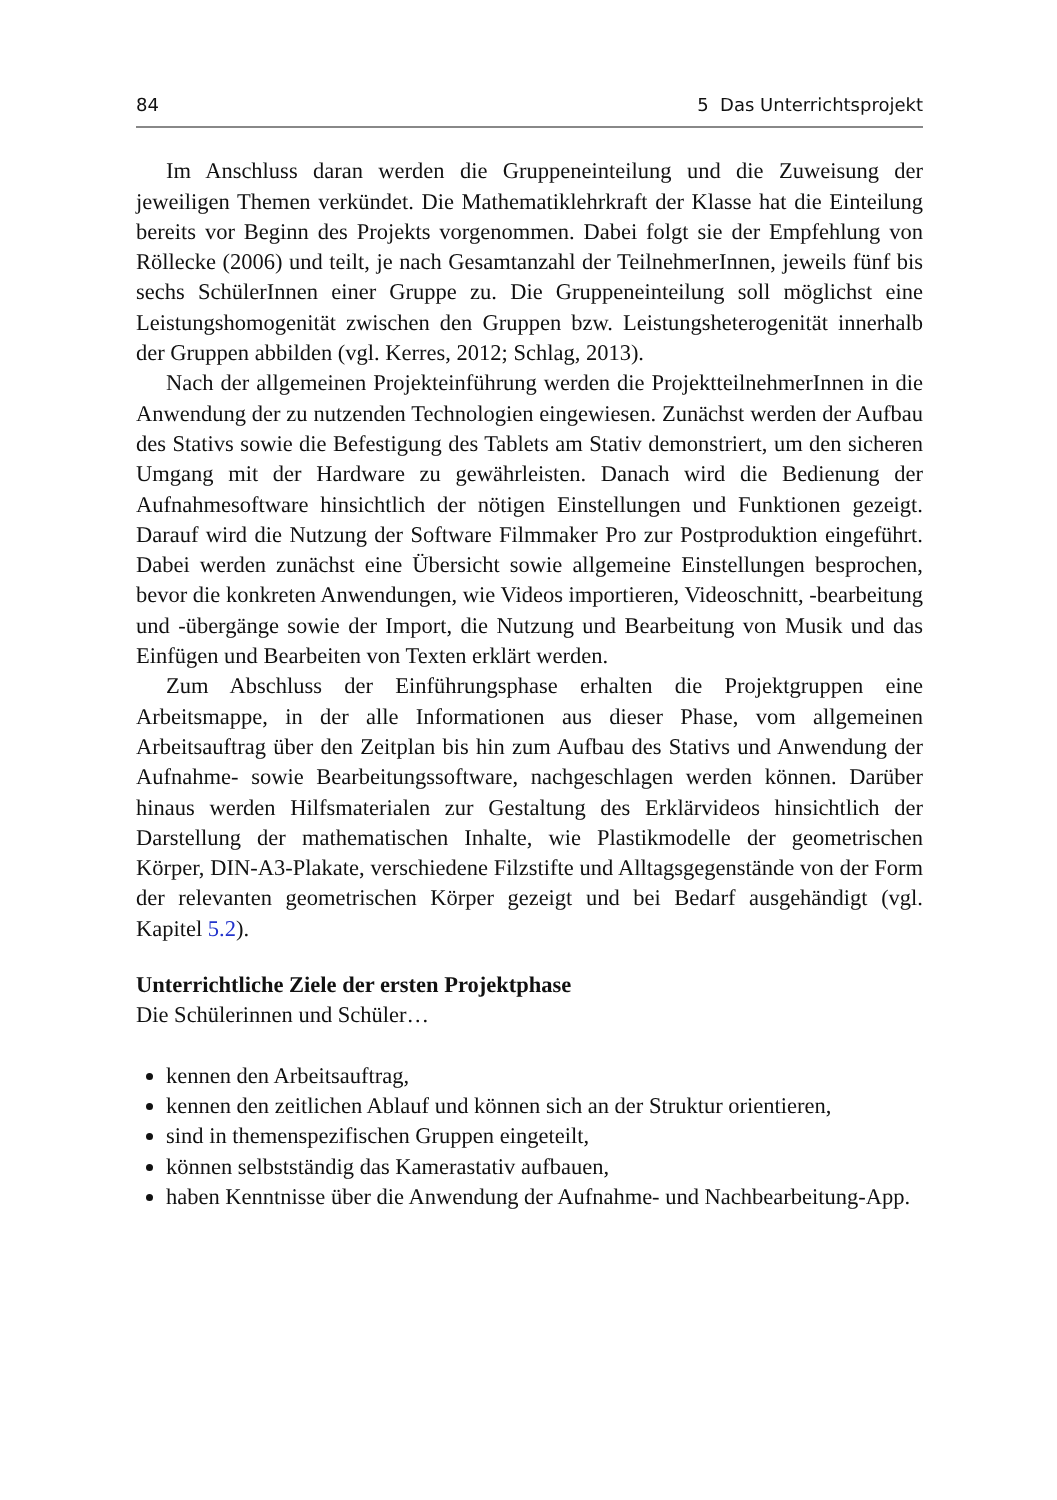84 5 Das Unterrichtsprojekt
Im Anschluss daran werden die Gruppeneinteilung und die Zuweisung der jeweiligen Themen verkündet. Die Mathematiklehrkraft der Klasse hat die Einteilung bereits vor Beginn des Projekts vorgenommen. Dabei folgt sie der Empfehlung von Röllecke (2006) und teilt, je nach Gesamtanzahl der TeilnehmerInnen, jeweils fünf bis sechs SchülerInnen einer Gruppe zu. Die Gruppeneinteilung soll möglichst eine Leistungshomogenität zwischen den Gruppen bzw. Leistungsheterogenität innerhalb der Gruppen abbilden (vgl. Kerres, 2012; Schlag, 2013).
Nach der allgemeinen Projekteinführung werden die ProjektteilnehmerInnen in die Anwendung der zu nutzenden Technologien eingewiesen. Zunächst werden der Aufbau des Stativs sowie die Befestigung des Tablets am Stativ demonstriert, um den sicheren Umgang mit der Hardware zu gewährleisten. Danach wird die Bedienung der Aufnahmesoftware hinsichtlich der nötigen Einstellungen und Funktionen gezeigt. Darauf wird die Nutzung der Software Filmmaker Pro zur Postproduktion eingeführt. Dabei werden zunächst eine Übersicht sowie allgemeine Einstellungen besprochen, bevor die konkreten Anwendungen, wie Videos importieren, Videoschnitt, -bearbeitung und -übergänge sowie der Import, die Nutzung und Bearbeitung von Musik und das Einfügen und Bearbeiten von Texten erklärt werden.
Zum Abschluss der Einführungsphase erhalten die Projektgruppen eine Arbeitsmappe, in der alle Informationen aus dieser Phase, vom allgemeinen Arbeitsauftrag über den Zeitplan bis hin zum Aufbau des Stativs und Anwendung der Aufnahme- sowie Bearbeitungssoftware, nachgeschlagen werden können. Darüber hinaus werden Hilfsmaterialen zur Gestaltung des Erklärvideos hinsichtlich der Darstellung der mathematischen Inhalte, wie Plastikmodelle der geometrischen Körper, DIN-A3-Plakate, verschiedene Filzstifte und Alltagsgegenstände von der Form der relevanten geometrischen Körper gezeigt und bei Bedarf ausgehändigt (vgl. Kapitel 5.2).
Unterrichtliche Ziele der ersten Projektphase
Die Schülerinnen und Schüler…
kennen den Arbeitsauftrag,
kennen den zeitlichen Ablauf und können sich an der Struktur orientieren,
sind in themenspezifischen Gruppen eingeteilt,
können selbstständig das Kamerastativ aufbauen,
haben Kenntnisse über die Anwendung der Aufnahme- und Nachbearbeitung-App.